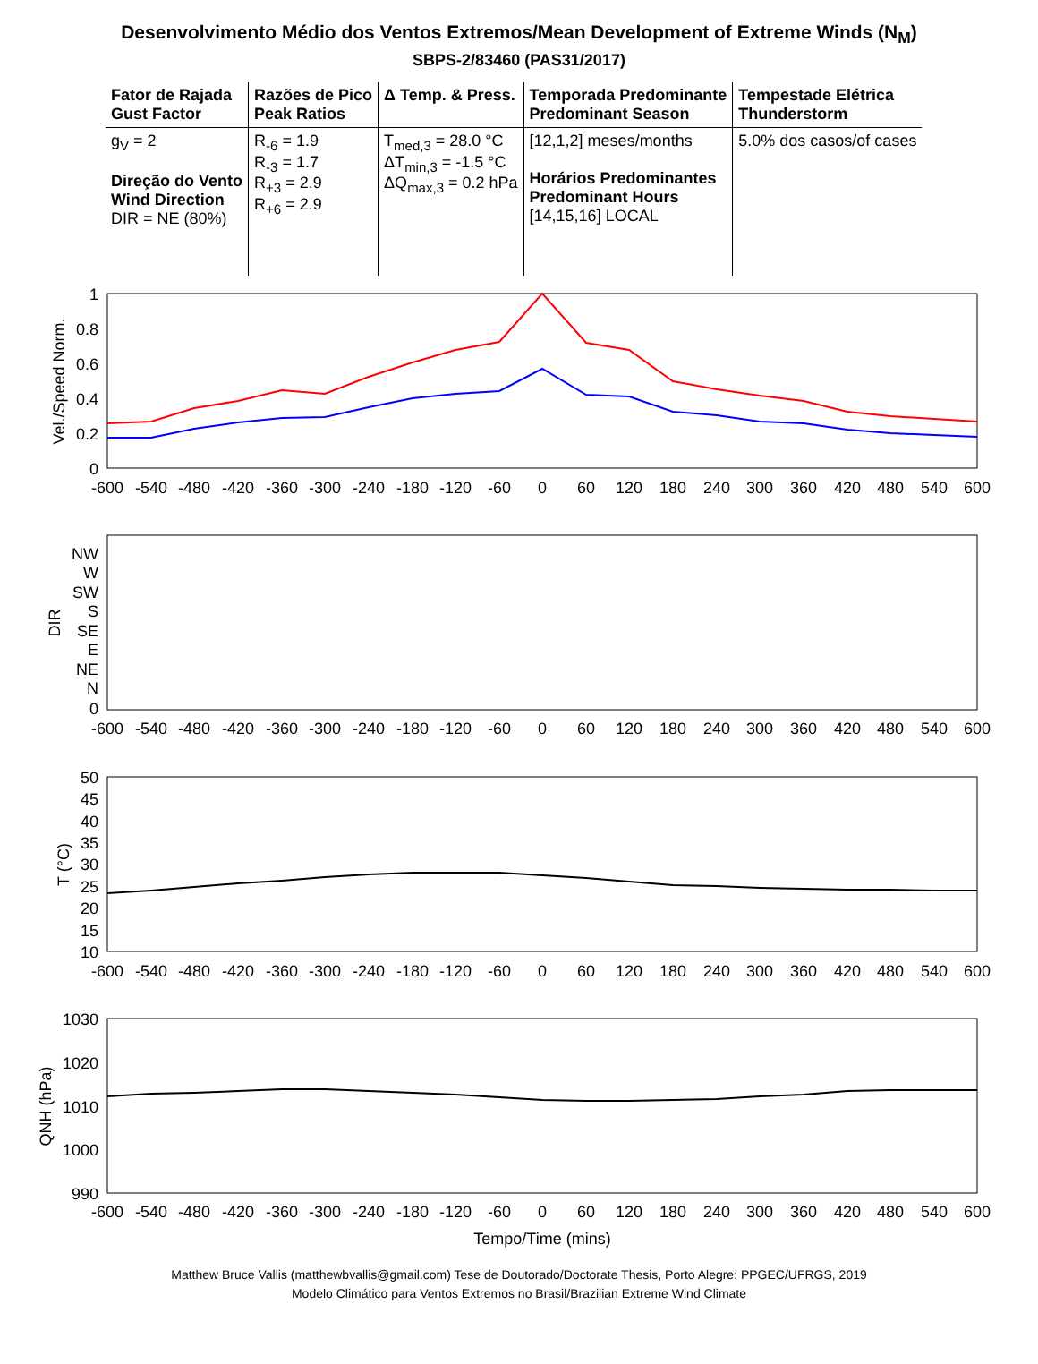Desenvolvimento Médio dos Ventos Extremos/Mean Development of Extreme Winds (N<sub>M</sub>)
SBPS-2/83460 (PAS31/2017)
| Fator de Rajada Gust Factor | Razões de Pico Peak Ratios | Δ Temp. & Press. | Temporada Predominante Predominant Season | Tempestade Elétrica Thunderstorm |
| --- | --- | --- | --- | --- |
| g<sub>V</sub> = 2 Direção do Vento Wind Direction DIR = NE (80%) | R<sub>-6</sub> = 1.9 R<sub>-3</sub> = 1.7 R<sub>+3</sub> = 2.9 R<sub>+6</sub> = 2.9 | T<sub>med,3</sub> = 28.0 °C ΔT<sub>min,3</sub> = -1.5 °C ΔQ<sub>max,3</sub> = 0.2 hPa | [12,1,2] meses/months Horários Predominantes Predominant Hours [14,15,16] LOCAL | 5.0% dos casos/of cases |
1
0.8
0.6
0.4
0.2
0
NW
W
SW
S
SE
E
NE
N
0
50
45
40
35
30
25
20
15
10
1030
1020
1010
1000
990
Vel./Speed Norm.
DIR
T (°C)
QNH (hPa)
-600
-540
-480
-420
-360
-300
-240
-180
-120
-60
0
60
120
180
240
300
360
420
480
540
600
-600
-540
-480
-420
-360
-300
-240
-180
-120
-60
0
60
120
180
240
300
360
420
480
540
600
-600
-540
-480
-420
-360
-300
-240
-180
-120
-60
0
60
120
180
240
300
360
420
480
540
600
-600
-540
-480
-420
-360
-300
-240
-180
-120
-60
0
60
120
180
240
300
360
420
480
540
600
Tempo/Time (mins)
Matthew Bruce Vallis (matthewbvallis@gmail.com) Tese de Doutorado/Doctorate Thesis, Porto Alegre: PPGEC/UFRGS, 2019
Modelo Climático para Ventos Extremos no Brasil/Brazilian Extreme Wind Climate